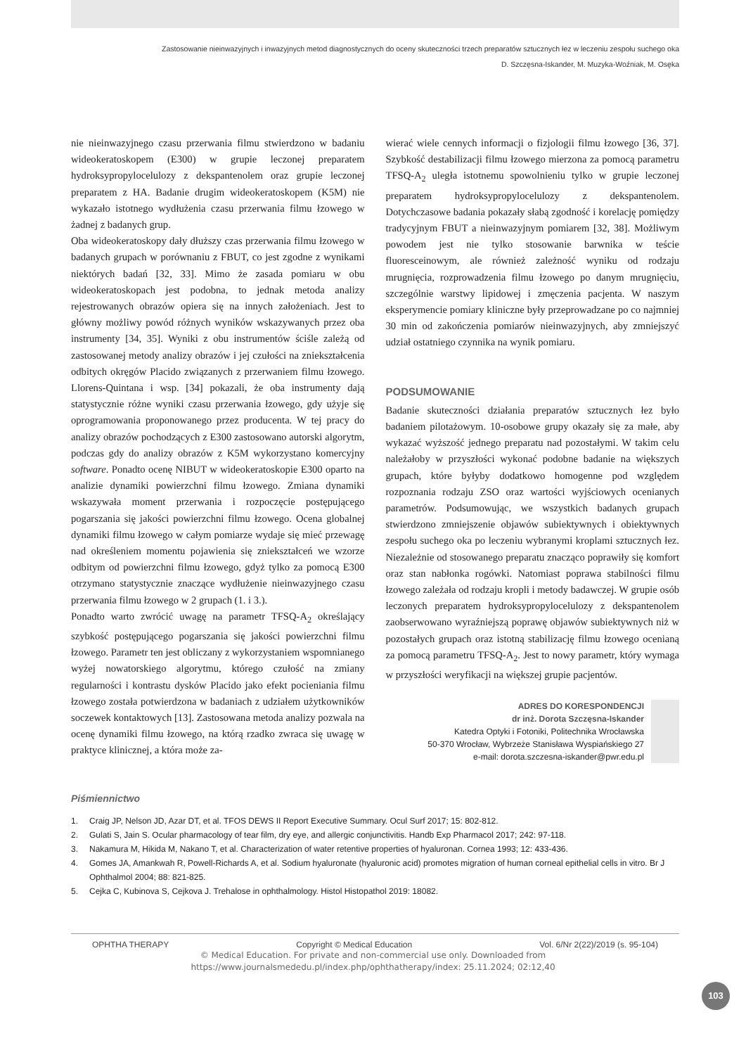Zastosowanie nieinwazyjnych i inwazyjnych metod diagnostycznych do oceny skuteczności trzech preparatów sztucznych łez w leczeniu zespołu suchego oka
D. Szczęsna-Iskander, M. Muzyka-Woźniak, M. Osęka
nie nieinwazyjnego czasu przerwania filmu stwierdzono w badaniu wideokeratoskopem (E300) w grupie leczonej preparatem hydroksypropylocelulozy z dekspantenolem oraz grupie leczonej preparatem z HA. Badanie drugim wideokeratoskopem (K5M) nie wykazało istotnego wydłużenia czasu przerwania filmu łzowego w żadnej z badanych grup.
Oba wideokeratoskopy dały dłuższy czas przerwania filmu łzowego w badanych grupach w porównaniu z FBUT, co jest zgodne z wynikami niektórych badań [32, 33]. Mimo że zasada pomiaru w obu wideokeratoskopach jest podobna, to jednak metoda analizy rejestrowanych obrazów opiera się na innych założeniach. Jest to główny możliwy powód różnych wyników wskazywanych przez oba instrumenty [34, 35]. Wyniki z obu instrumentów ściśle zależą od zastosowanej metody analizy obrazów i jej czułości na zniekształcenia odbitych okręgów Placido związanych z przerwaniem filmu łzowego. Llorens-Quintana i wsp. [34] pokazali, że oba instrumenty dają statystycznie różne wyniki czasu przerwania łzowego, gdy użyje się oprogramowania proponowanego przez producenta. W tej pracy do analizy obrazów pochodzących z E300 zastosowano autorski algorytm, podczas gdy do analizy obrazów z K5M wykorzystano komercyjny software. Ponadto ocenę NIBUT w wideokeratoskopie E300 oparto na analizie dynamiki powierzchni filmu łzowego. Zmiana dynamiki wskazywała moment przerwania i rozpoczęcie postępującego pogarszania się jakości powierzchni filmu łzowego. Ocena globalnej dynamiki filmu łzowego w całym pomiarze wydaje się mieć przewagę nad określeniem momentu pojawienia się zniekształceń we wzorze odbitym od powierzchni filmu łzowego, gdyż tylko za pomocą E300 otrzymano statystycznie znaczące wydłużenie nieinwazyjnego czasu przerwania filmu łzowego w 2 grupach (1. i 3.).
Ponadto warto zwrócić uwagę na parametr TFSQ-A<sub>2</sub> określający szybkość postępującego pogarszania się jakości powierzchni filmu łzowego. Parametr ten jest obliczany z wykorzystaniem wspomnianego wyżej nowatorskiego algorytmu, którego czułość na zmiany regularności i kontrastu dysków Placido jako efekt pocieniania filmu łzowego została potwierdzona w badaniach z udziałem użytkowników soczewek kontaktowych [13]. Zastosowana metoda analizy pozwala na ocenę dynamiki filmu łzowego, na którą rzadko zwraca się uwagę w praktyce klinicznej, a która może za-
wierać wiele cennych informacji o fizjologii filmu łzowego [36, 37]. Szybkość destabilizacji filmu łzowego mierzona za pomocą parametru TFSQ-A<sub>2</sub> uległa istotnemu spowolnieniu tylko w grupie leczonej preparatem hydroksypropylocelulozy z dekspantenolem. Dotychczasowe badania pokazały słabą zgodność i korelację pomiędzy tradycyjnym FBUT a nieinwazyjnym pomiarem [32, 38]. Możliwym powodem jest nie tylko stosowanie barwnika w teście fluoresceinowym, ale również zależność wyniku od rodzaju mrugnięcia, rozprowadzenia filmu łzowego po danym mrugnięciu, szczególnie warstwy lipidowej i zmęczenia pacjenta. W naszym eksperymencie pomiary kliniczne były przeprowadzane po co najmniej 30 min od zakończenia pomiarów nieinwazyjnych, aby zmniejszyć udział ostatniego czynnika na wynik pomiaru.
PODSUMOWANIE
Badanie skuteczności działania preparatów sztucznych łez było badaniem pilotażowym. 10-osobowe grupy okazały się za małe, aby wykazać wyższość jednego preparatu nad pozostałymi. W takim celu należałoby w przyszłości wykonać podobne badanie na większych grupach, które byłyby dodatkowo homogenne pod względem rozpoznania rodzaju ZSO oraz wartości wyjściowych ocenianych parametrów. Podsumowując, we wszystkich badanych grupach stwierdzono zmniejszenie objawów subiektywnych i obiektywnych zespołu suchego oka po leczeniu wybranymi kroplami sztucznych łez. Niezależnie od stosowanego preparatu znacząco poprawiły się komfort oraz stan nabłonka rogówki. Natomiast poprawa stabilności filmu łzowego zależała od rodzaju kropli i metody badawczej. W grupie osób leczonych preparatem hydroksypropylocelulozy z dekspantenolem zaobserwowano wyraźniejszą poprawę objawów subiektywnych niż w pozostałych grupach oraz istotną stabilizację filmu łzowego ocenianą za pomocą parametru TFSQ-A<sub>2</sub>. Jest to nowy parametr, który wymaga w przyszłości weryfikacji na większej grupie pacjentów.
ADRES DO KORESPONDENCJI
dr inż. Dorota Szczęsna-Iskander
Katedra Optyki i Fotoniki, Politechnika Wrocławska
50-370 Wrocław, Wybrzeże Stanisława Wyspiańskiego 27
e-mail: dorota.szczesna-iskander@pwr.edu.pl
Piśmiennictwo
1. Craig JP, Nelson JD, Azar DT, et al. TFOS DEWS II Report Executive Summary. Ocul Surf 2017; 15: 802-812.
2. Gulati S, Jain S. Ocular pharmacology of tear film, dry eye, and allergic conjunctivitis. Handb Exp Pharmacol 2017; 242: 97-118.
3. Nakamura M, Hikida M, Nakano T, et al. Characterization of water retentive properties of hyaluronan. Cornea 1993; 12: 433-436.
4. Gomes JA, Amankwah R, Powell-Richards A, et al. Sodium hyaluronate (hyaluronic acid) promotes migration of human corneal epithelial cells in vitro. Br J Ophthalmol 2004; 88: 821-825.
5. Cejka C, Kubinova S, Cejkova J. Trehalose in ophthalmology. Histol Histopathol 2019: 18082.
OPHTHA THERAPY Copyright © Medical Education Vol. 6/Nr 2(22)/2019 (s. 95-104)
© Medical Education. For private and non-commercial use only. Downloaded from
https://www.journalsmededu.pl/index.php/ophthatherapy/index: 25.11.2024; 02:12,40
103